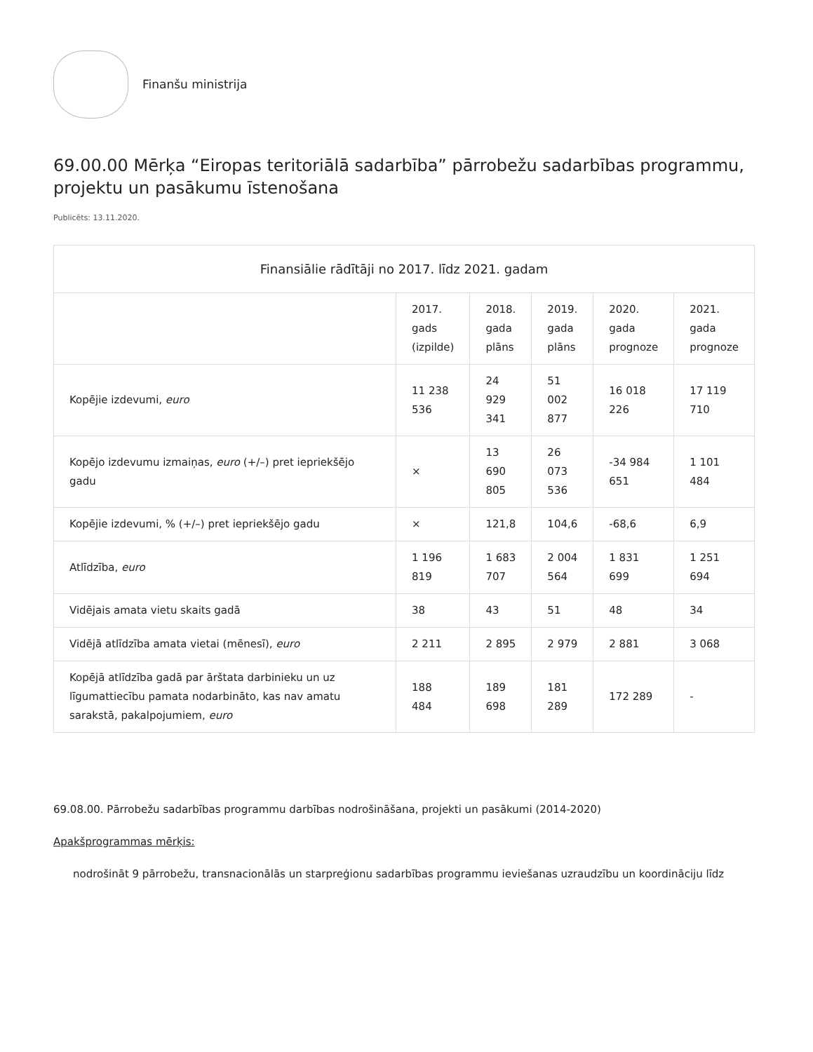Finanšu ministrija
69.00.00 Mērķa “Eiropas teritoriālā sadarbība” pārrobežu sadarbības programmu, projektu un pasākumu īstenošana
Publicēts: 13.11.2020.
| Finansiālie rādītāji no 2017. līdz 2021. gadam | | | | | |
| --- | --- | --- | --- | --- | --- |
| | 2017. gads (izpilde) | 2018. gada plāns | 2019. gada plāns | 2020. gada prognoze | 2021. gada prognoze |
| Kopējie izdevumi, euro | 11 238 536 | 24 929 341 | 51 002 877 | 16 018 226 | 17 119 710 |
| Kopējo izdevumu izmaiņas, euro (+/–) pret iepriekšējo gadu | × | 13 690 805 | 26 073 536 | -34 984 651 | 1 101 484 |
| Kopējie izdevumi, % (+/–) pret iepriekšējo gadu | × | 121,8 | 104,6 | -68,6 | 6,9 |
| Atlīdzība, euro | 1 196 819 | 1 683 707 | 2 004 564 | 1 831 699 | 1 251 694 |
| Vidējais amata vietu skaits gadā | 38 | 43 | 51 | 48 | 34 |
| Vidējā atlīdzība amata vietai (mēnesī), euro | 2 211 | 2 895 | 2 979 | 2 881 | 3 068 |
| Kopējā atlīdzība gadā par ārštata darbinieku un uz līgumattiecību pamata nodarbināto, kas nav amatu sarakstā, pakalpojumiem, euro | 188 484 | 189 698 | 181 289 | 172 289 | - |
69.08.00. Pārrobežu sadarbības programmu darbības nodrošināšana, projekti un pasākumi (2014-2020)
Apakšprogrammas mērķis:
nodrošināt 9 pārrobežu, transnacionālās un starpreģionu sadarbības programmu ieviešanas uzraudzību un koordināciju līdz